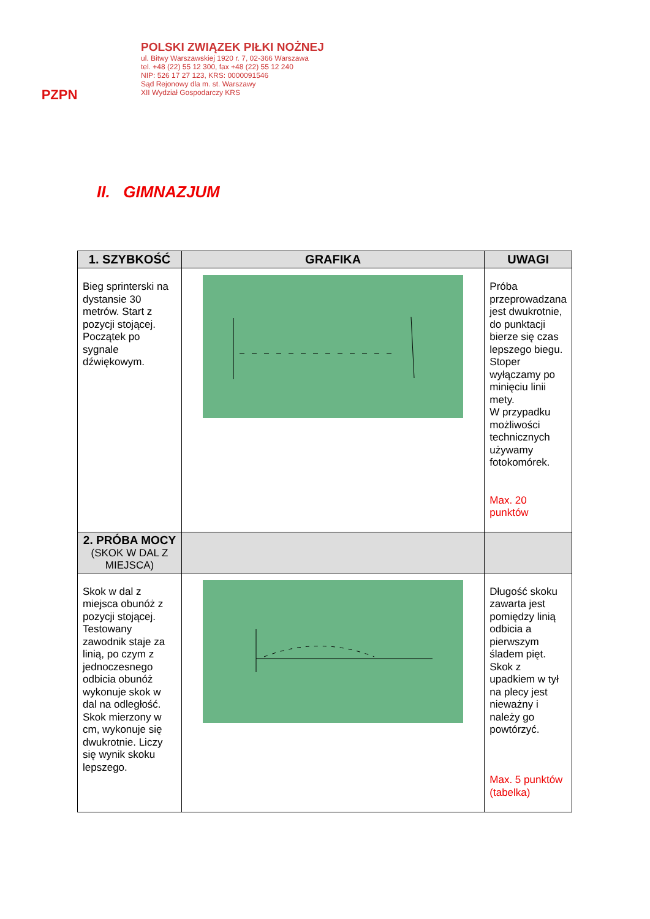PZPN
POLSKI ZWIĄZEK PIŁKI NOŻNEJ
ul. Bitwy Warszawskiej 1920 r. 7, 02-366 Warszawa
tel. +48 (22) 55 12 300, fax +48 (22) 55 12 240
NIP: 526 17 27 123, KRS: 0000091546
Sąd Rejonowy dla m. st. Warszawy
XII Wydział Gospodarczy KRS
II. GIMNAZJUM
| 1. SZYBKOŚĆ | GRAFIKA | UWAGI |
| --- | --- | --- |
| Bieg sprinterski na dystansie 30 metrów. Start z pozycji stojącej. Początek po sygnale dźwiękowym. | | Próba przeprowadzana jest dwukrotnie, do punktacji bierze się czas lepszego biegu. Stoper wyłączamy po minięciu linii mety. W przypadku możliwości technicznych używamy fotokomórek. Max. 20 punktów |
| 2. PRÓBA MOCY (SKOK W DAL Z MIEJSCA) | | |
| Skok w dal z miejsca obunóż z pozycji stojącej. Testowany zawodnik staje za linią, po czym z jednoczesnego odbicia obunóż wykonuje skok w dal na odległość. Skok mierzony w cm, wykonuje się dwukrotnie. Liczy się wynik skoku lepszego. | | Długość skoku zawarta jest pomiędzy linią odbicia a pierwszym śladem pięt. Skok z upadkiem w tył na plecy jest nieważny i należy go powtórzyć. Max. 5 punktów (tabelka) |